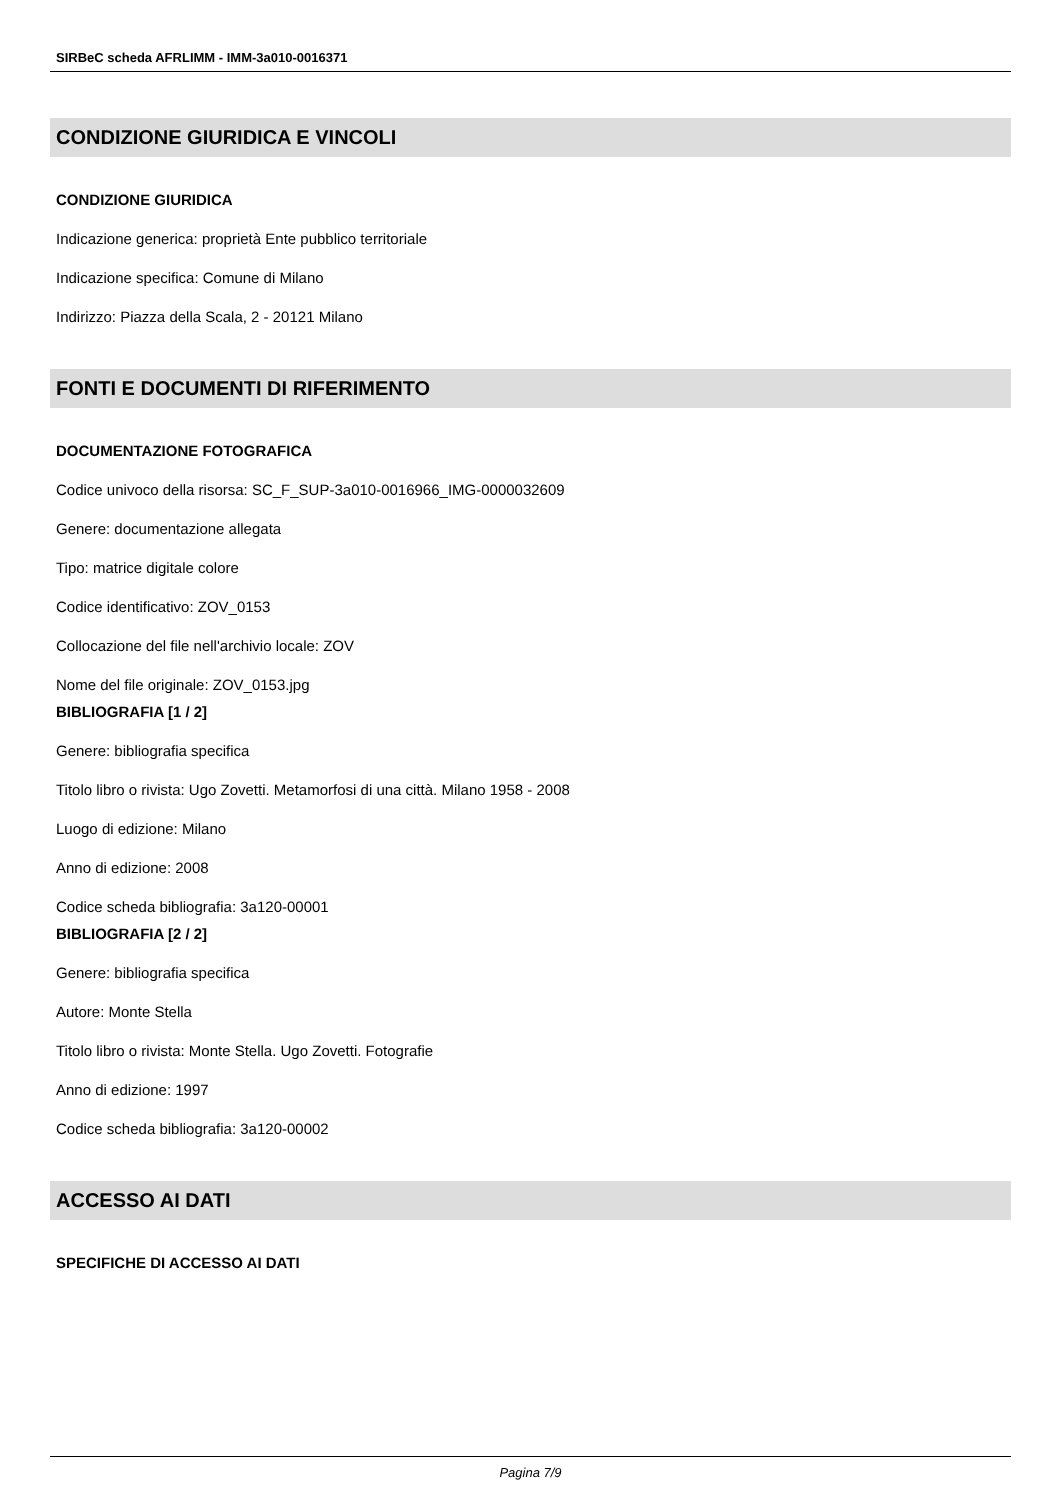SIRBeC scheda AFRLIMM - IMM-3a010-0016371
CONDIZIONE GIURIDICA E VINCOLI
CONDIZIONE GIURIDICA
Indicazione generica: proprietà Ente pubblico territoriale
Indicazione specifica: Comune di Milano
Indirizzo: Piazza della Scala, 2 - 20121 Milano
FONTI E DOCUMENTI DI RIFERIMENTO
DOCUMENTAZIONE FOTOGRAFICA
Codice univoco della risorsa: SC_F_SUP-3a010-0016966_IMG-0000032609
Genere: documentazione allegata
Tipo: matrice digitale colore
Codice identificativo: ZOV_0153
Collocazione del file nell'archivio locale: ZOV
Nome del file originale: ZOV_0153.jpg
BIBLIOGRAFIA [1 / 2]
Genere: bibliografia specifica
Titolo libro o rivista: Ugo Zovetti. Metamorfosi di una città. Milano 1958 - 2008
Luogo di edizione: Milano
Anno di edizione: 2008
Codice scheda bibliografia: 3a120-00001
BIBLIOGRAFIA [2 / 2]
Genere: bibliografia specifica
Autore: Monte Stella
Titolo libro o rivista: Monte Stella. Ugo Zovetti. Fotografie
Anno di edizione: 1997
Codice scheda bibliografia: 3a120-00002
ACCESSO AI DATI
SPECIFICHE DI ACCESSO AI DATI
Pagina 7/9